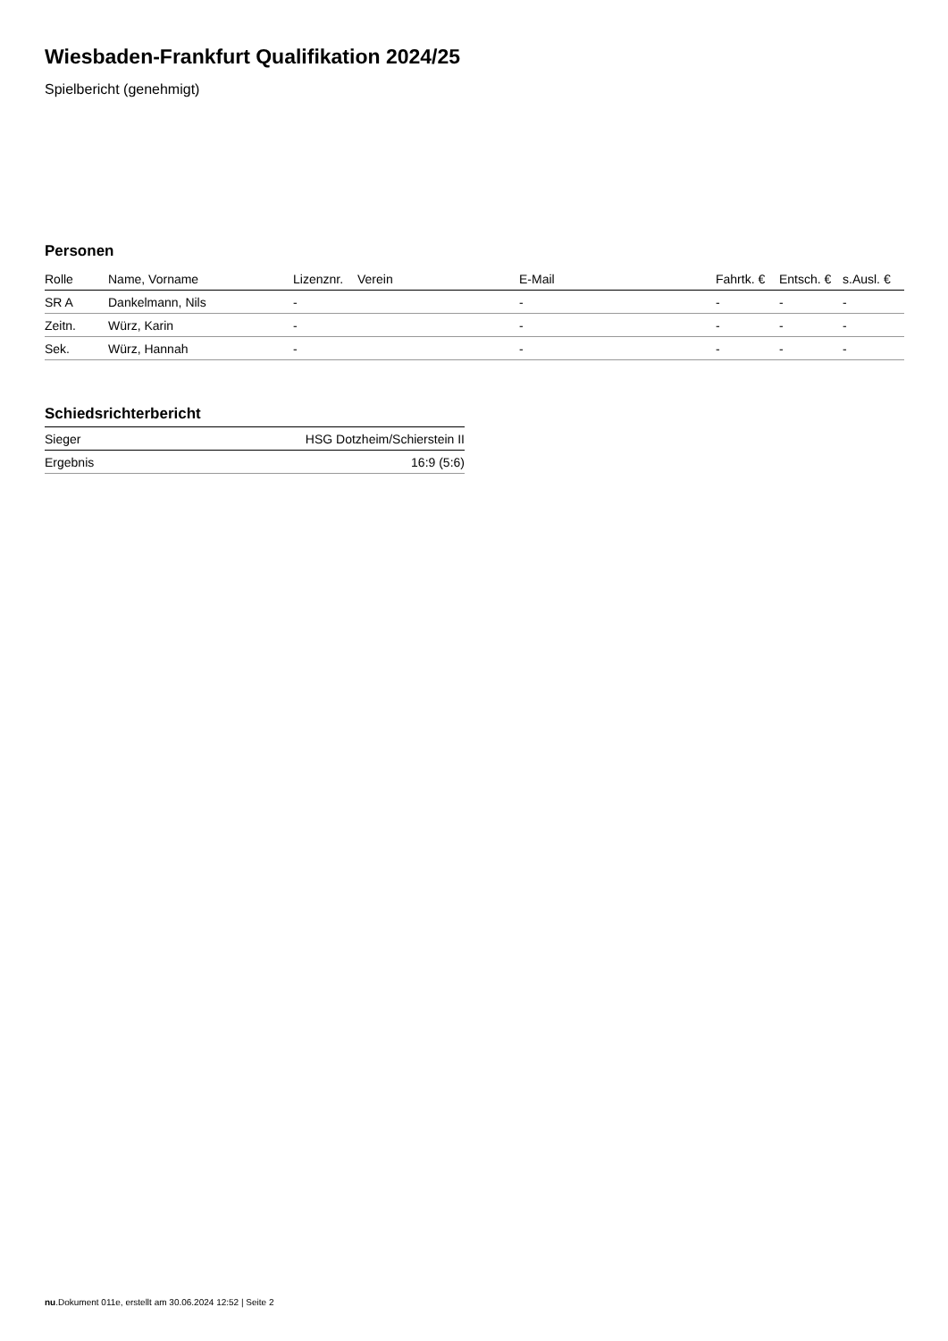Wiesbaden-Frankfurt Qualifikation 2024/25
Spielbericht (genehmigt)
Personen
| Rolle | Name, Vorname | Lizenznr. | Verein | E-Mail | Fahrtk. € | Entsch. € | s.Ausl. € |
| --- | --- | --- | --- | --- | --- | --- | --- |
| SR A | Dankelmann, Nils | - | | - | - | - | - |
| Zeitn. | Würz, Karin | - | | - | - | - | - |
| Sek. | Würz, Hannah | - | | - | - | - | - |
Schiedsrichterbericht
| Sieger | HSG Dotzheim/Schierstein II |
| Ergebnis | 16:9 (5:6) |
nu.Dokument 011e, erstellt am 30.06.2024 12:52 | Seite 2